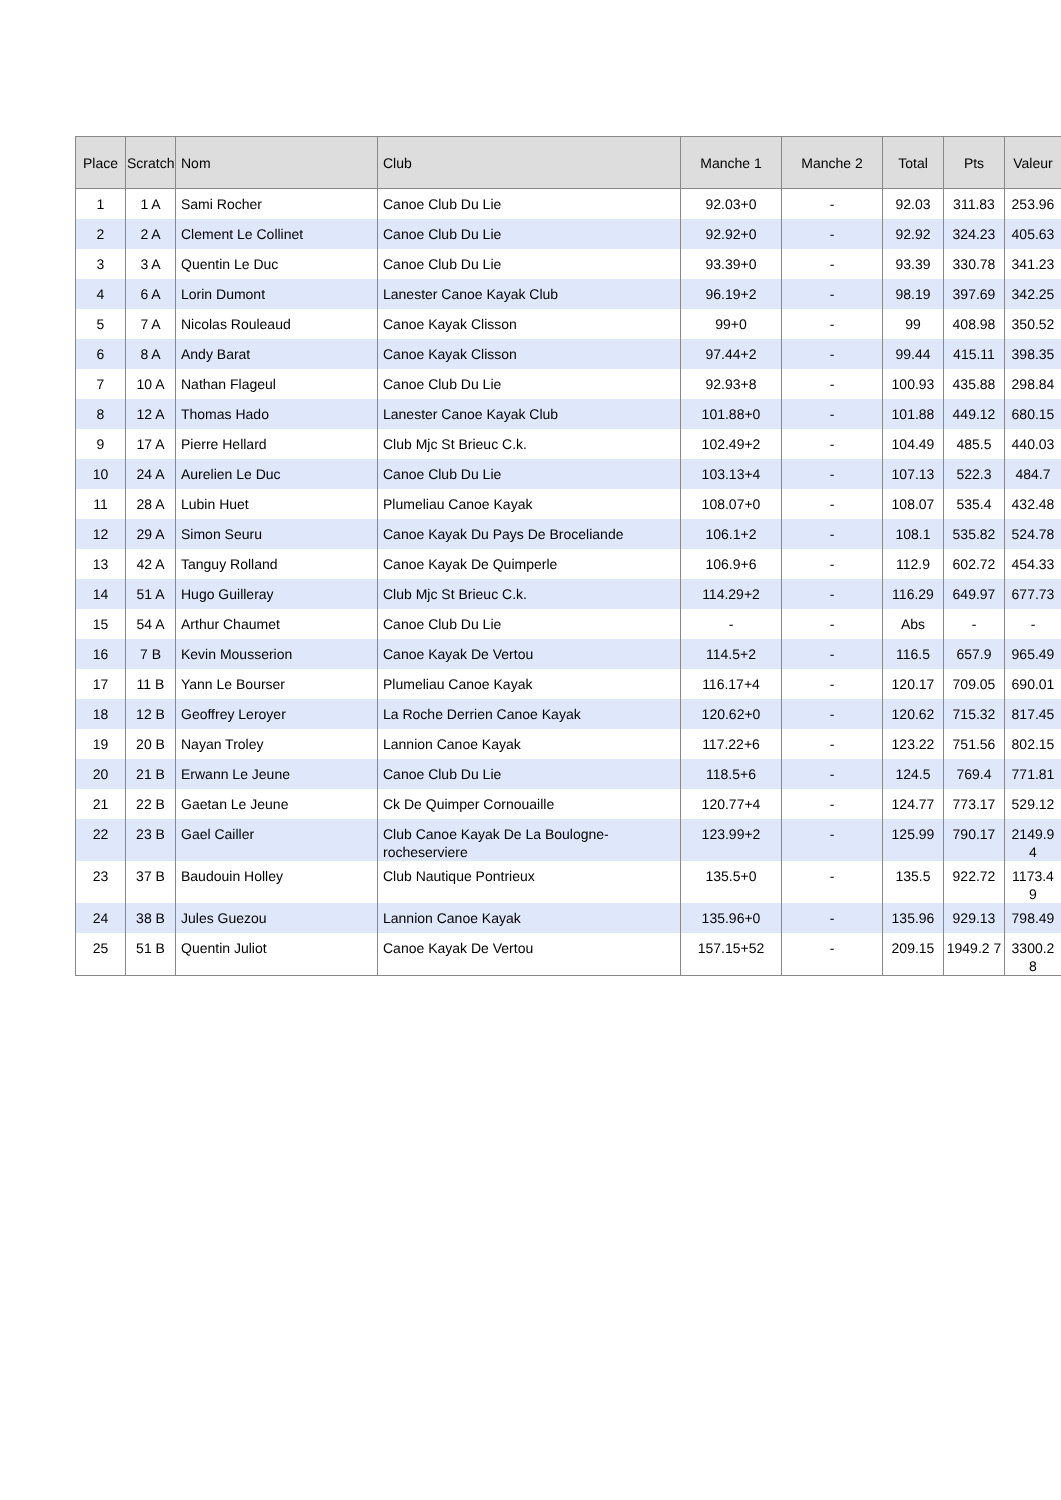| Place | Scratch | Nom | Club | Manche 1 | Manche 2 | Total | Pts | Valeur |
| --- | --- | --- | --- | --- | --- | --- | --- | --- |
| 1 | 1 A | Sami Rocher | Canoe Club Du Lie | 92.03+0 | - | 92.03 | 311.83 | 253.96 |
| 2 | 2 A | Clement Le Collinet | Canoe Club Du Lie | 92.92+0 | - | 92.92 | 324.23 | 405.63 |
| 3 | 3 A | Quentin Le Duc | Canoe Club Du Lie | 93.39+0 | - | 93.39 | 330.78 | 341.23 |
| 4 | 6 A | Lorin Dumont | Lanester Canoe Kayak Club | 96.19+2 | - | 98.19 | 397.69 | 342.25 |
| 5 | 7 A | Nicolas Rouleaud | Canoe Kayak Clisson | 99+0 | - | 99 | 408.98 | 350.52 |
| 6 | 8 A | Andy Barat | Canoe Kayak Clisson | 97.44+2 | - | 99.44 | 415.11 | 398.35 |
| 7 | 10 A | Nathan Flageul | Canoe Club Du Lie | 92.93+8 | - | 100.93 | 435.88 | 298.84 |
| 8 | 12 A | Thomas Hado | Lanester Canoe Kayak Club | 101.88+0 | - | 101.88 | 449.12 | 680.15 |
| 9 | 17 A | Pierre Hellard | Club Mjc St Brieuc C.k. | 102.49+2 | - | 104.49 | 485.5 | 440.03 |
| 10 | 24 A | Aurelien Le Duc | Canoe Club Du Lie | 103.13+4 | - | 107.13 | 522.3 | 484.7 |
| 11 | 28 A | Lubin Huet | Plumeliau Canoe Kayak | 108.07+0 | - | 108.07 | 535.4 | 432.48 |
| 12 | 29 A | Simon Seuru | Canoe Kayak Du Pays De Broceliande | 106.1+2 | - | 108.1 | 535.82 | 524.78 |
| 13 | 42 A | Tanguy Rolland | Canoe Kayak De Quimperle | 106.9+6 | - | 112.9 | 602.72 | 454.33 |
| 14 | 51 A | Hugo Guilleray | Club Mjc St Brieuc C.k. | 114.29+2 | - | 116.29 | 649.97 | 677.73 |
| 15 | 54 A | Arthur Chaumet | Canoe Club Du Lie | - | - | Abs | - | - |
| 16 | 7 B | Kevin Mousserion | Canoe Kayak De Vertou | 114.5+2 | - | 116.5 | 657.9 | 965.49 |
| 17 | 11 B | Yann Le Bourser | Plumeliau Canoe Kayak | 116.17+4 | - | 120.17 | 709.05 | 690.01 |
| 18 | 12 B | Geoffrey Leroyer | La Roche Derrien Canoe Kayak | 120.62+0 | - | 120.62 | 715.32 | 817.45 |
| 19 | 20 B | Nayan Troley | Lannion Canoe Kayak | 117.22+6 | - | 123.22 | 751.56 | 802.15 |
| 20 | 21 B | Erwann Le Jeune | Canoe Club Du Lie | 118.5+6 | - | 124.5 | 769.4 | 771.81 |
| 21 | 22 B | Gaetan Le Jeune | Ck De Quimper Cornouaille | 120.77+4 | - | 124.77 | 773.17 | 529.12 |
| 22 | 23 B | Gael Cailler | Club Canoe Kayak De La Boulogne-rocheserviere | 123.99+2 | - | 125.99 | 790.17 | 2149.9 4 |
| 23 | 37 B | Baudouin Holley | Club Nautique Pontrieux | 135.5+0 | - | 135.5 | 922.72 | 1173.4 9 |
| 24 | 38 B | Jules Guezou | Lannion Canoe Kayak | 135.96+0 | - | 135.96 | 929.13 | 798.49 |
| 25 | 51 B | Quentin Juliot | Canoe Kayak De Vertou | 157.15+52 | - | 209.15 | 1949.2 7 | 3300.2 8 |